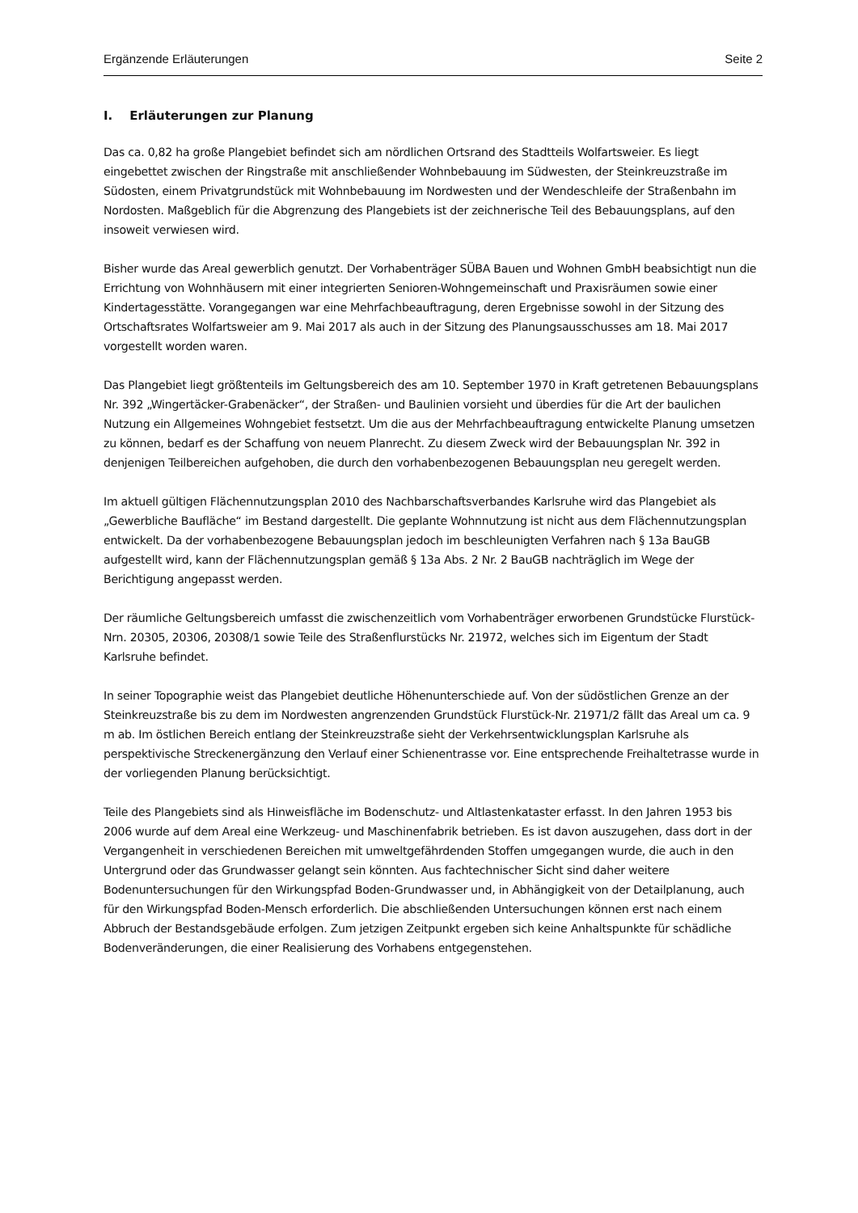Ergänzende Erläuterungen Seite 2
I. Erläuterungen zur Planung
Das ca. 0,82 ha große Plangebiet befindet sich am nördlichen Ortsrand des Stadtteils Wolfartsweier. Es liegt eingebettet zwischen der Ringstraße mit anschließender Wohnbebauung im Südwesten, der Steinkreuzstraße im Südosten, einem Privatgrundstück mit Wohnbebauung im Nordwesten und der Wendeschleife der Straßenbahn im Nordosten. Maßgeblich für die Abgrenzung des Plangebiets ist der zeichnerische Teil des Bebauungsplans, auf den insoweit verwiesen wird.
Bisher wurde das Areal gewerblich genutzt. Der Vorhabenträger SÜBA Bauen und Wohnen GmbH beabsichtigt nun die Errichtung von Wohnhäusern mit einer integrierten Senioren-Wohngemeinschaft und Praxisräumen sowie einer Kindertagesstätte. Vorangegangen war eine Mehrfachbeauftragung, deren Ergebnisse sowohl in der Sitzung des Ortschaftsrates Wolfartsweier am 9. Mai 2017 als auch in der Sitzung des Planungsausschusses am 18. Mai 2017 vorgestellt worden waren.
Das Plangebiet liegt größtenteils im Geltungsbereich des am 10. September 1970 in Kraft getretenen Bebauungsplans Nr. 392 „Wingertäcker-Grabenäcker“, der Straßen- und Baulinien vorsieht und überdies für die Art der baulichen Nutzung ein Allgemeines Wohngebiet festsetzt. Um die aus der Mehrfachbeauftragung entwickelte Planung umsetzen zu können, bedarf es der Schaffung von neuem Planrecht. Zu diesem Zweck wird der Bebauungsplan Nr. 392 in denjenigen Teilbereichen aufgehoben, die durch den vorhabenbezogenen Bebauungsplan neu geregelt werden.
Im aktuell gültigen Flächennutzungsplan 2010 des Nachbarschaftsverbandes Karlsruhe wird das Plangebiet als „Gewerbliche Baufläche“ im Bestand dargestellt. Die geplante Wohnnutzung ist nicht aus dem Flächennutzungsplan entwickelt. Da der vorhabenbezogene Bebauungsplan jedoch im beschleunigten Verfahren nach § 13a BauGB aufgestellt wird, kann der Flächennutzungsplan gemäß § 13a Abs. 2 Nr. 2 BauGB nachträglich im Wege der Berichtigung angepasst werden.
Der räumliche Geltungsbereich umfasst die zwischenzeitlich vom Vorhabenträger erworbenen Grundstücke Flurstück-Nrn. 20305, 20306, 20308/1 sowie Teile des Straßenflurstücks Nr. 21972, welches sich im Eigentum der Stadt Karlsruhe befindet.
In seiner Topographie weist das Plangebiet deutliche Höhenunterschiede auf. Von der südöstlichen Grenze an der Steinkreuzstraße bis zu dem im Nordwesten angrenzenden Grundstück Flurstück-Nr. 21971/2 fällt das Areal um ca. 9 m ab. Im östlichen Bereich entlang der Steinkreuzstraße sieht der Verkehrsentwicklungsplan Karlsruhe als perspektivische Streckenergänzung den Verlauf einer Schienentrasse vor. Eine entsprechende Freihaltetrasse wurde in der vorliegenden Planung berücksichtigt.
Teile des Plangebiets sind als Hinweisfläche im Bodenschutz- und Altlastenkataster erfasst. In den Jahren 1953 bis 2006 wurde auf dem Areal eine Werkzeug- und Maschinenfabrik betrieben. Es ist davon auszugehen, dass dort in der Vergangenheit in verschiedenen Bereichen mit umweltgefährdenden Stoffen umgegangen wurde, die auch in den Untergrund oder das Grundwasser gelangt sein könnten. Aus fachtechnischer Sicht sind daher weitere Bodenuntersuchungen für den Wirkungspfad Boden-Grundwasser und, in Abhängigkeit von der Detailplanung, auch für den Wirkungspfad Boden-Mensch erforderlich. Die abschließenden Untersuchungen können erst nach einem Abbruch der Bestandsgebäude erfolgen. Zum jetzigen Zeitpunkt ergeben sich keine Anhaltspunkte für schädliche Bodenveränderungen, die einer Realisierung des Vorhabens entgegenstehen.